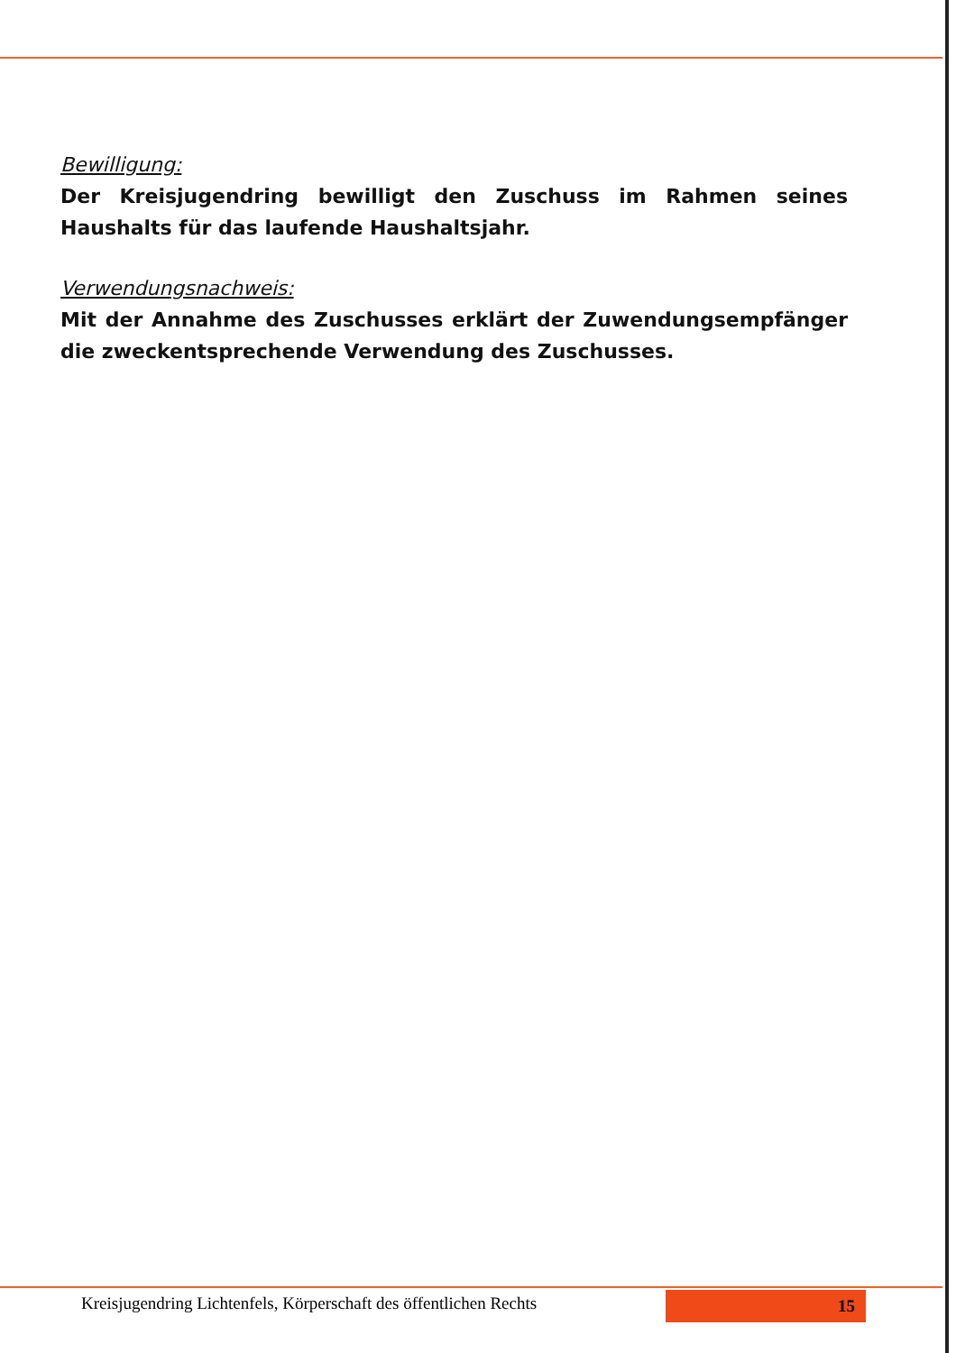Bewilligung:
Der Kreisjugendring bewilligt den Zuschuss im Rahmen seines Haushalts für das laufende Haushaltsjahr.
Verwendungsnachweis:
Mit der Annahme des Zuschusses erklärt der Zuwendungsempfänger die zweckentsprechende Verwendung des Zuschusses.
Kreisjugendring Lichtenfels, Körperschaft des öffentlichen Rechts 15